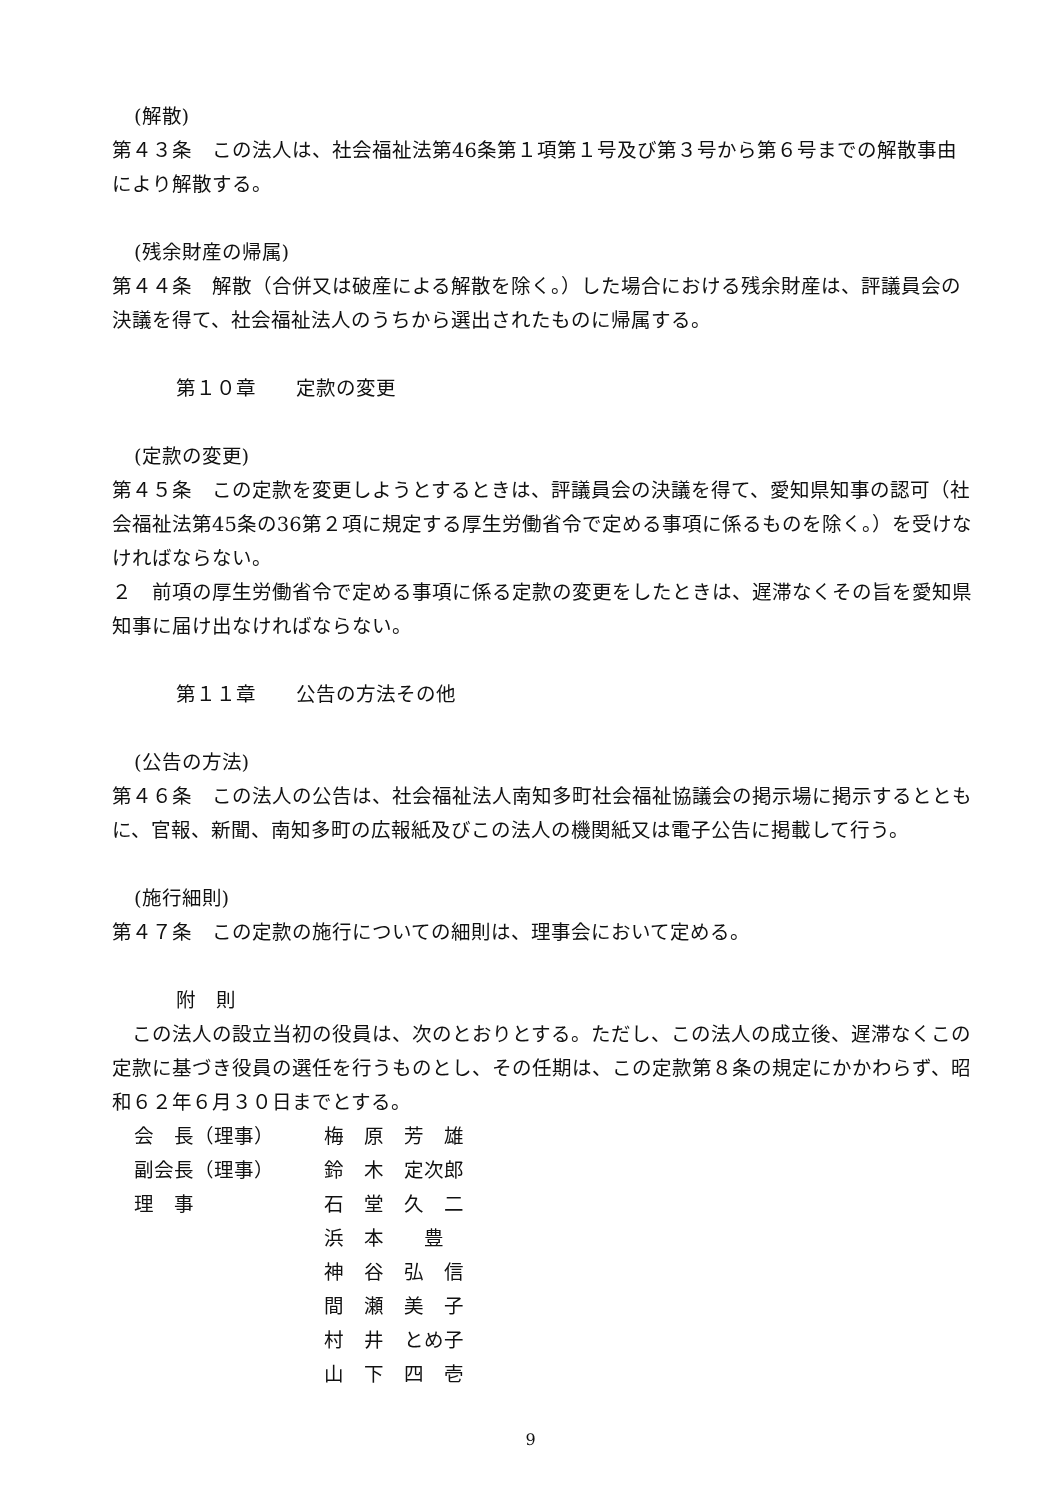(解散)
第４３条　この法人は、社会福祉法第46条第１項第１号及び第３号から第６号までの解散事由により解散する。
(残余財産の帰属)
第４４条　解散（合併又は破産による解散を除く。）した場合における残余財産は、評議員会の決議を得て、社会福祉法人のうちから選出されたものに帰属する。
第１０章　　定款の変更
(定款の変更)
第４５条　この定款を変更しようとするときは、評議員会の決議を得て、愛知県知事の認可（社会福祉法第45条の36第２項に規定する厚生労働省令で定める事項に係るものを除く。）を受けなければならない。
２　前項の厚生労働省令で定める事項に係る定款の変更をしたときは、遅滞なくその旨を愛知県知事に届け出なければならない。
第１１章　　公告の方法その他
(公告の方法)
第４６条　この法人の公告は、社会福祉法人南知多町社会福祉協議会の掲示場に掲示するとともに、官報、新聞、南知多町の広報紙及びこの法人の機関紙又は電子公告に掲載して行う。
(施行細則)
第４７条　この定款の施行についての細則は、理事会において定める。
附　則
　この法人の設立当初の役員は、次のとおりとする。ただし、この法人の成立後、遅滞なくこの定款に基づき役員の選任を行うものとし、その任期は、この定款第８条の規定にかかわらず、昭和６２年６月３０日までとする。
| 会 長（理事） | 梅 原 芳 雄 |
| 副会長（理事） | 鈴 木 定次郎 |
| 理 事 | 石 堂 久 二 |
| | 浜 本 豊 |
| | 神 谷 弘 信 |
| | 間 瀬 美 子 |
| | 村 井 とめ子 |
| | 山 下 四 壱 |
9